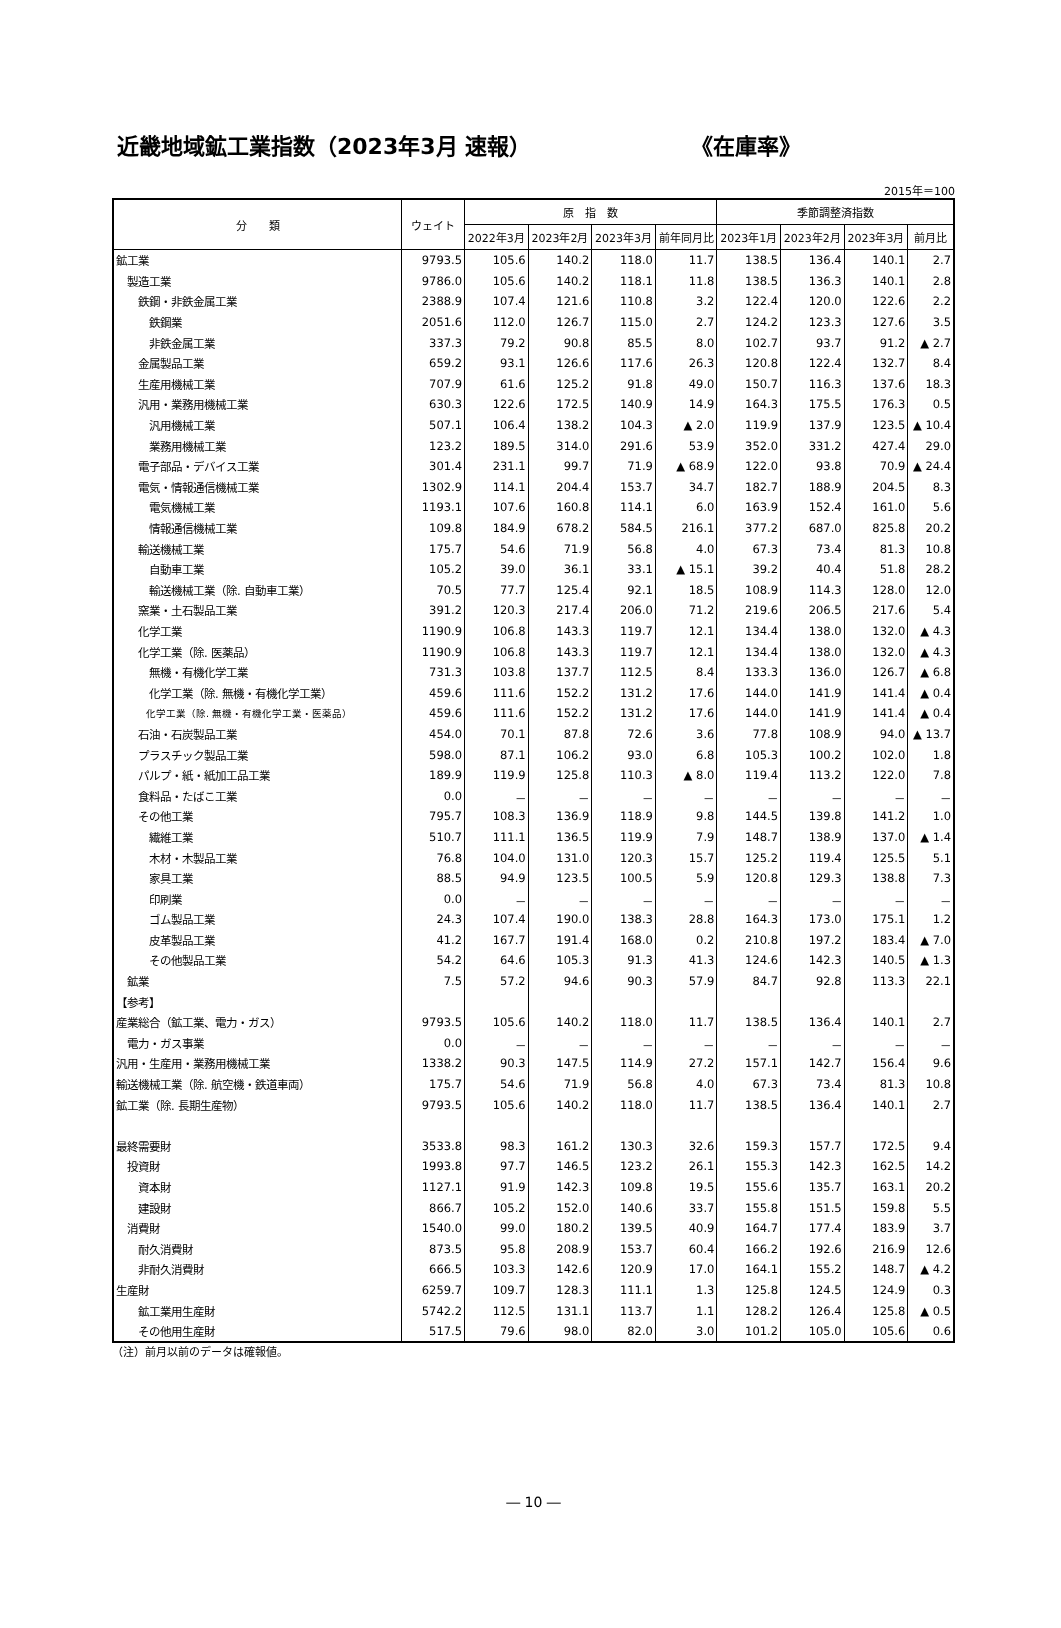近畿地域鉱工業指数（2023年3月 速報） 《在庫率》
2015年＝100
| 分 類 | ウェイト | 原 指 数 | | | | 季節調整済指数 | | | |
| --- | --- | --- | --- | --- | --- | --- | --- | --- | --- |
| | | 2022年3月 | 2023年2月 | 2023年3月 | 前年同月比 | 2023年1月 | 2023年2月 | 2023年3月 | 前月比 |
| 鉱工業 | 9793.5 | 105.6 | 140.2 | 118.0 | 11.7 | 138.5 | 136.4 | 140.1 | 2.7 |
| 製造工業 | 9786.0 | 105.6 | 140.2 | 118.1 | 11.8 | 138.5 | 136.3 | 140.1 | 2.8 |
| 鉄鋼・非鉄金属工業 | 2388.9 | 107.4 | 121.6 | 110.8 | 3.2 | 122.4 | 120.0 | 122.6 | 2.2 |
| 鉄鋼業 | 2051.6 | 112.0 | 126.7 | 115.0 | 2.7 | 124.2 | 123.3 | 127.6 | 3.5 |
| 非鉄金属工業 | 337.3 | 79.2 | 90.8 | 85.5 | 8.0 | 102.7 | 93.7 | 91.2 | ▲ 2.7 |
| 金属製品工業 | 659.2 | 93.1 | 126.6 | 117.6 | 26.3 | 120.8 | 122.4 | 132.7 | 8.4 |
| 生産用機械工業 | 707.9 | 61.6 | 125.2 | 91.8 | 49.0 | 150.7 | 116.3 | 137.6 | 18.3 |
| 汎用・業務用機械工業 | 630.3 | 122.6 | 172.5 | 140.9 | 14.9 | 164.3 | 175.5 | 176.3 | 0.5 |
| 汎用機械工業 | 507.1 | 106.4 | 138.2 | 104.3 | ▲ 2.0 | 119.9 | 137.9 | 123.5 | ▲ 10.4 |
| 業務用機械工業 | 123.2 | 189.5 | 314.0 | 291.6 | 53.9 | 352.0 | 331.2 | 427.4 | 29.0 |
| 電子部品・デバイス工業 | 301.4 | 231.1 | 99.7 | 71.9 | ▲ 68.9 | 122.0 | 93.8 | 70.9 | ▲ 24.4 |
| 電気・情報通信機械工業 | 1302.9 | 114.1 | 204.4 | 153.7 | 34.7 | 182.7 | 188.9 | 204.5 | 8.3 |
| 電気機械工業 | 1193.1 | 107.6 | 160.8 | 114.1 | 6.0 | 163.9 | 152.4 | 161.0 | 5.6 |
| 情報通信機械工業 | 109.8 | 184.9 | 678.2 | 584.5 | 216.1 | 377.2 | 687.0 | 825.8 | 20.2 |
| 輸送機械工業 | 175.7 | 54.6 | 71.9 | 56.8 | 4.0 | 67.3 | 73.4 | 81.3 | 10.8 |
| 自動車工業 | 105.2 | 39.0 | 36.1 | 33.1 | ▲ 15.1 | 39.2 | 40.4 | 51.8 | 28.2 |
| 輸送機械工業（除. 自動車工業） | 70.5 | 77.7 | 125.4 | 92.1 | 18.5 | 108.9 | 114.3 | 128.0 | 12.0 |
| 窯業・土石製品工業 | 391.2 | 120.3 | 217.4 | 206.0 | 71.2 | 219.6 | 206.5 | 217.6 | 5.4 |
| 化学工業 | 1190.9 | 106.8 | 143.3 | 119.7 | 12.1 | 134.4 | 138.0 | 132.0 | ▲ 4.3 |
| 化学工業（除. 医薬品） | 1190.9 | 106.8 | 143.3 | 119.7 | 12.1 | 134.4 | 138.0 | 132.0 | ▲ 4.3 |
| 無機・有機化学工業 | 731.3 | 103.8 | 137.7 | 112.5 | 8.4 | 133.3 | 136.0 | 126.7 | ▲ 6.8 |
| 化学工業（除. 無機・有機化学工業） | 459.6 | 111.6 | 152.2 | 131.2 | 17.6 | 144.0 | 141.9 | 141.4 | ▲ 0.4 |
| 化学工業（除. 無機・有機化学工業・医薬品） | 459.6 | 111.6 | 152.2 | 131.2 | 17.6 | 144.0 | 141.9 | 141.4 | ▲ 0.4 |
| 石油・石炭製品工業 | 454.0 | 70.1 | 87.8 | 72.6 | 3.6 | 77.8 | 108.9 | 94.0 | ▲ 13.7 |
| プラスチック製品工業 | 598.0 | 87.1 | 106.2 | 93.0 | 6.8 | 105.3 | 100.2 | 102.0 | 1.8 |
| パルプ・紙・紙加工品工業 | 189.9 | 119.9 | 125.8 | 110.3 | ▲ 8.0 | 119.4 | 113.2 | 122.0 | 7.8 |
| 食料品・たばこ工業 | 0.0 | － | － | － | － | － | － | － | － |
| その他工業 | 795.7 | 108.3 | 136.9 | 118.9 | 9.8 | 144.5 | 139.8 | 141.2 | 1.0 |
| 繊維工業 | 510.7 | 111.1 | 136.5 | 119.9 | 7.9 | 148.7 | 138.9 | 137.0 | ▲ 1.4 |
| 木材・木製品工業 | 76.8 | 104.0 | 131.0 | 120.3 | 15.7 | 125.2 | 119.4 | 125.5 | 5.1 |
| 家具工業 | 88.5 | 94.9 | 123.5 | 100.5 | 5.9 | 120.8 | 129.3 | 138.8 | 7.3 |
| 印刷業 | 0.0 | － | － | － | － | － | － | － | － |
| ゴム製品工業 | 24.3 | 107.4 | 190.0 | 138.3 | 28.8 | 164.3 | 173.0 | 175.1 | 1.2 |
| 皮革製品工業 | 41.2 | 167.7 | 191.4 | 168.0 | 0.2 | 210.8 | 197.2 | 183.4 | ▲ 7.0 |
| その他製品工業 | 54.2 | 64.6 | 105.3 | 91.3 | 41.3 | 124.6 | 142.3 | 140.5 | ▲ 1.3 |
| 鉱業 | 7.5 | 57.2 | 94.6 | 90.3 | 57.9 | 84.7 | 92.8 | 113.3 | 22.1 |
| 【参考】 | | | | | | | | | |
| 産業総合（鉱工業、電力・ガス） | 9793.5 | 105.6 | 140.2 | 118.0 | 11.7 | 138.5 | 136.4 | 140.1 | 2.7 |
| 電力・ガス事業 | 0.0 | － | － | － | － | － | － | － | － |
| 汎用・生産用・業務用機械工業 | 1338.2 | 90.3 | 147.5 | 114.9 | 27.2 | 157.1 | 142.7 | 156.4 | 9.6 |
| 輸送機械工業（除. 航空機・鉄道車両） | 175.7 | 54.6 | 71.9 | 56.8 | 4.0 | 67.3 | 73.4 | 81.3 | 10.8 |
| 鉱工業（除. 長期生産物） | 9793.5 | 105.6 | 140.2 | 118.0 | 11.7 | 138.5 | 136.4 | 140.1 | 2.7 |
| 最終需要財 | 3533.8 | 98.3 | 161.2 | 130.3 | 32.6 | 159.3 | 157.7 | 172.5 | 9.4 |
| 投資財 | 1993.8 | 97.7 | 146.5 | 123.2 | 26.1 | 155.3 | 142.3 | 162.5 | 14.2 |
| 資本財 | 1127.1 | 91.9 | 142.3 | 109.8 | 19.5 | 155.6 | 135.7 | 163.1 | 20.2 |
| 建設財 | 866.7 | 105.2 | 152.0 | 140.6 | 33.7 | 155.8 | 151.5 | 159.8 | 5.5 |
| 消費財 | 1540.0 | 99.0 | 180.2 | 139.5 | 40.9 | 164.7 | 177.4 | 183.9 | 3.7 |
| 耐久消費財 | 873.5 | 95.8 | 208.9 | 153.7 | 60.4 | 166.2 | 192.6 | 216.9 | 12.6 |
| 非耐久消費財 | 666.5 | 103.3 | 142.6 | 120.9 | 17.0 | 164.1 | 155.2 | 148.7 | ▲ 4.2 |
| 生産財 | 6259.7 | 109.7 | 128.3 | 111.1 | 1.3 | 125.8 | 124.5 | 124.9 | 0.3 |
| 鉱工業用生産財 | 5742.2 | 112.5 | 131.1 | 113.7 | 1.1 | 128.2 | 126.4 | 125.8 | ▲ 0.5 |
| その他用生産財 | 517.5 | 79.6 | 98.0 | 82.0 | 3.0 | 101.2 | 105.0 | 105.6 | 0.6 |
（注）前月以前のデータは確報値。
― 10 ―